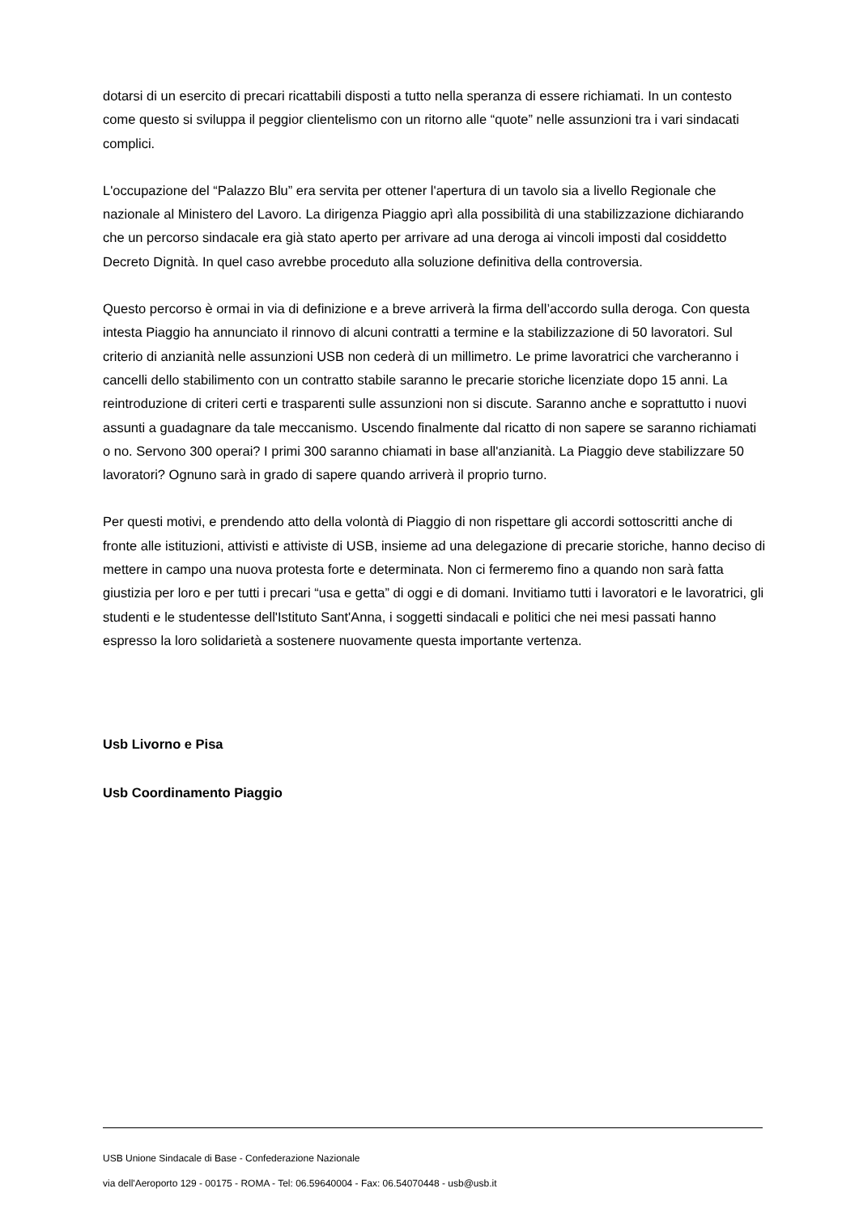dotarsi di un esercito di precari ricattabili disposti a tutto nella speranza di essere richiamati. In un contesto come questo si sviluppa il peggior clientelismo con un ritorno alle “quote” nelle assunzioni tra i vari sindacati complici.
L'occupazione del “Palazzo Blu” era servita per ottener l'apertura di un tavolo sia a livello Regionale che nazionale al Ministero del Lavoro. La dirigenza Piaggio aprì alla possibilità di una stabilizzazione dichiarando che un percorso sindacale era già stato aperto per arrivare ad una deroga ai vincoli imposti dal cosiddetto Decreto Dignità. In quel caso avrebbe proceduto alla soluzione definitiva della controversia.
Questo percorso è ormai in via di definizione e a breve arriverà la firma dell’accordo sulla deroga. Con questa intesta Piaggio ha annunciato il rinnovo di alcuni contratti a termine e la stabilizzazione di 50 lavoratori. Sul criterio di anzianità nelle assunzioni USB non cederà di un millimetro. Le prime lavoratrici che varcheranno i cancelli dello stabilimento con un contratto stabile saranno le precarie storiche licenziate dopo 15 anni. La reintroduzione di criteri certi e trasparenti sulle assunzioni non si discute. Saranno anche e soprattutto i nuovi assunti a guadagnare da tale meccanismo. Uscendo finalmente dal ricatto di non sapere se saranno richiamati o no. Servono 300 operai? I primi 300 saranno chiamati in base all'anzianità. La Piaggio deve stabilizzare 50 lavoratori? Ognuno sarà in grado di sapere quando arriverà il proprio turno.
Per questi motivi, e prendendo atto della volontà di Piaggio di non rispettare gli accordi sottoscritti anche di fronte alle istituzioni, attivisti e attiviste di USB, insieme ad una delegazione di precarie storiche, hanno deciso di mettere in campo una nuova protesta forte e determinata. Non ci fermeremo fino a quando non sarà fatta giustizia per loro e per tutti i precari “usa e getta” di oggi e di domani. Invitiamo tutti i lavoratori e le lavoratrici, gli studenti e le studentesse dell'Istituto Sant'Anna, i soggetti sindacali e politici che nei mesi passati hanno espresso la loro solidarietà a sostenere nuovamente questa importante vertenza.
Usb Livorno e Pisa
Usb Coordinamento Piaggio
USB Unione Sindacale di Base - Confederazione Nazionale
via dell'Aeroporto 129 - 00175 - ROMA - Tel: 06.59640004 - Fax: 06.54070448 - usb@usb.it